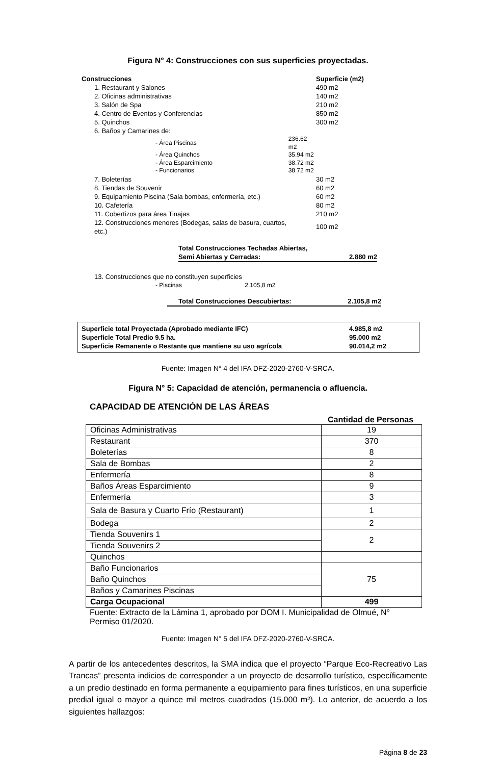Figura N° 4: Construcciones con sus superficies proyectadas.
| Construcciones | | Superficie (m2) |
| 1. Restaurant y Salones | | 490 m2 |
| 2. Oficinas administrativas | | 140 m2 |
| 3. Salón de Spa | | 210 m2 |
| 4. Centro de Eventos y Conferencias | | 850 m2 |
| 5. Quinchos | | 300 m2 |
| 6. Baños y Camarines de: | | |
| - Área Piscinas | 236.62 m2 | |
| - Área Quinchos | 35.94 m2 | |
| - Área Esparcimiento | 38.72 m2 | |
| - Funcionarios | 38.72 m2 | |
| 7. Boleterías | | 30 m2 |
| 8. Tiendas de Souvenir | | 60 m2 |
| 9. Equipamiento Piscina (Sala bombas, enfermería, etc.) | | 60 m2 |
| 10. Cafetería | | 80 m2 |
| 11. Cobertizos para área Tinajas | | 210 m2 |
| 12. Construcciones menores (Bodegas, salas de basura, cuartos, etc.) | | 100 m2 |
Total Construcciones Techadas Abiertas,
Semi Abiertas y Cerradas: 2.880 m2
13. Construcciones que no constituyen superficies
- Piscinas 2.105,8 m2
Total Construcciones Descubiertas: 2.105,8 m2
Superficie total Proyectada (Aprobado mediante IFC) 4.985,8 m2
Superficie Total Predio 9.5 ha. 95.000 m2
Superficie Remanente o Restante que mantiene su uso agrícola 90.014,2 m2
Fuente: Imagen N° 4 del IFA DFZ-2020-2760-V-SRCA.
Figura N° 5: Capacidad de atención, permanencia o afluencia.
CAPACIDAD DE ATENCIÓN DE LAS ÁREAS
Cantidad de Personas
| Oficinas Administrativas | 19 |
| Restaurant | 370 |
| Boleterías | 8 |
| Sala de Bombas | 2 |
| Enfermería | 8 |
| Baños Áreas Esparcimiento | 9 |
| Enfermería | 3 |
| Sala de Basura y Cuarto Frío (Restaurant) | 1 |
| Bodega | 2 |
| Tienda Souvenirs 1 | 2 |
| Tienda Souvenirs 2 | |
| Quinchos | |
| Baño Funcionarios | 75 |
| Baño Quinchos | |
| Baños y Camarines Piscinas | |
| Carga Ocupacional | 499 |
Fuente: Extracto de la Lámina 1, aprobado por DOM I. Municipalidad de Olmué, N° Permiso 01/2020.
Fuente: Imagen N° 5 del IFA DFZ-2020-2760-V-SRCA.
A partir de los antecedentes descritos, la SMA indica que el proyecto “Parque Eco-Recreativo Las Trancas” presenta indicios de corresponder a un proyecto de desarrollo turístico, específicamente a un predio destinado en forma permanente a equipamiento para fines turísticos, en una superficie predial igual o mayor a quince mil metros cuadrados (15.000 m²). Lo anterior, de acuerdo a los siguientes hallazgos:
Página 8 de 23